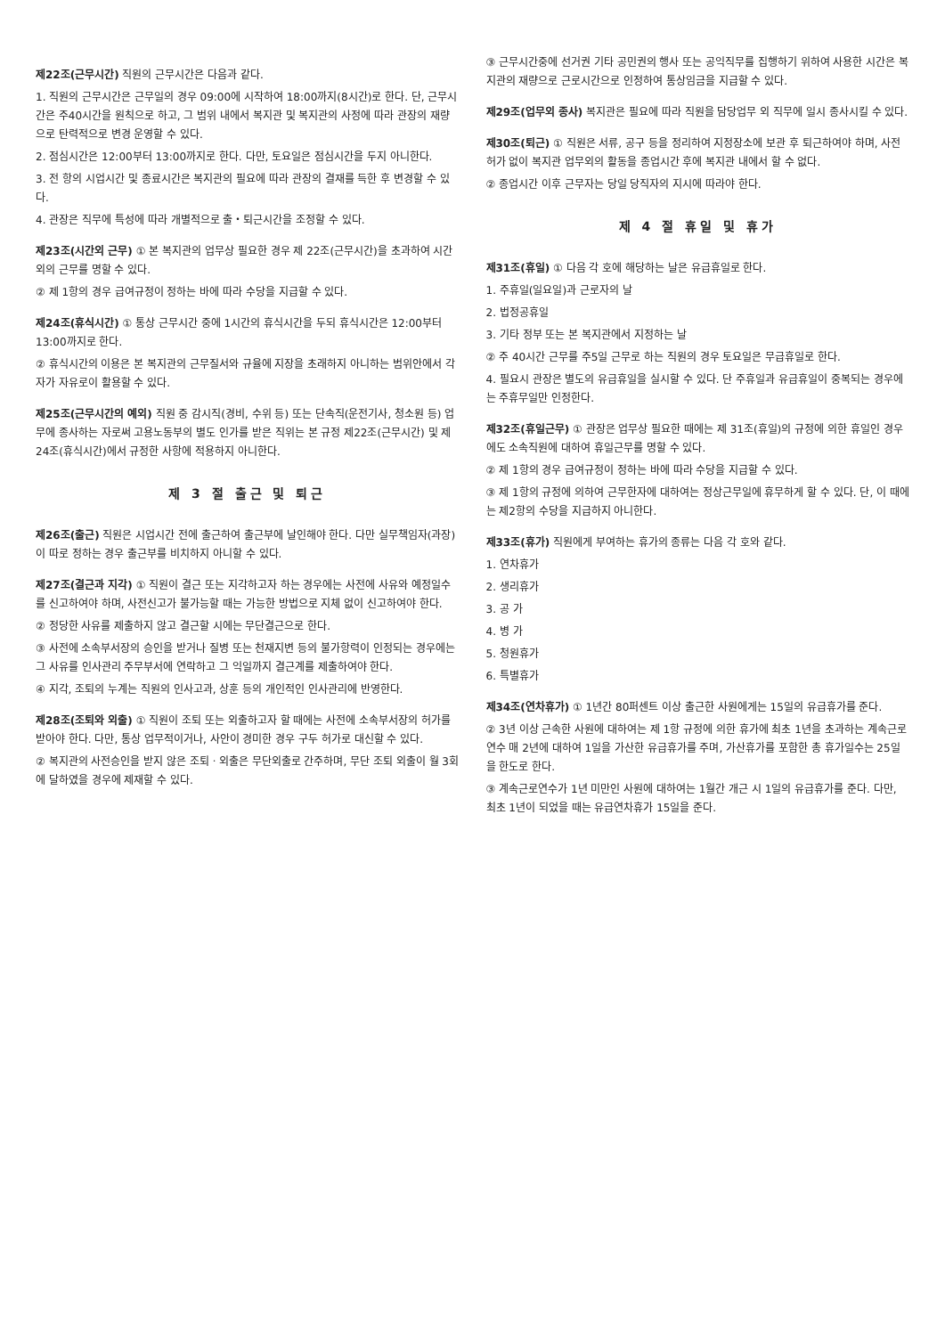제22조(근무시간) 직원의 근무시간은 다음과 같다.
1. 직원의 근무시간은 근무일의 경우 09:00에 시작하여 18:00까지(8시간)로 한다. 단, 근무시간은 주40시간을 원칙으로 하고, 그 범위 내에서 복지관 및 복지관의 사정에 따라 관장의 재량으로 탄력적으로 변경 운영할 수 있다.
2. 점심시간은 12:00부터 13:00까지로 한다. 다만, 토요일은 점심시간을 두지 아니한다.
3. 전 항의 시업시간 및 종료시간은 복지관의 필요에 따라 관장의 결재를 득한 후 변경할 수 있다.
4. 관장은 직무에 특성에 따라 개별적으로 출・퇴근시간을 조정할 수 있다.
제23조(시간외 근무) ① 본 복지관의 업무상 필요한 경우 제 22조(근무시간)을 초과하여 시간외의 근무를 명할 수 있다.
② 제 1항의 경우 급여규정이 정하는 바에 따라 수당을 지급할 수 있다.
제24조(휴식시간) ① 통상 근무시간 중에 1시간의 휴식시간을 두되 휴식시간은 12:00부터 13:00까지로 한다.
② 휴식시간의 이용은 본 복지관의 근무질서와 규율에 지장을 초래하지 아니하는 범위안에서 각자가 자유로이 활용할 수 있다.
제25조(근무시간의 예외) 직원 중 감시직(경비, 수위 등) 또는 단속직(운전기사, 청소원 등) 업무에 종사하는 자로써 고용노동부의 별도 인가를 받은 직위는 본 규정 제22조(근무시간) 및 제24조(휴식시간)에서 규정한 사항에 적용하지 아니한다.
제 3 절 출근 및 퇴근
제26조(출근) 직원은 시업시간 전에 출근하여 출근부에 날인해야 한다. 다만 실무책임자(과장)이 따로 정하는 경우 출근부를 비치하지 아니할 수 있다.
제27조(결근과 지각) ① 직원이 결근 또는 지각하고자 하는 경우에는 사전에 사유와 예정일수를 신고하여야 하며, 사전신고가 불가능할 때는 가능한 방법으로 지체 없이 신고하여야 한다.
② 정당한 사유를 제출하지 않고 결근할 시에는 무단결근으로 한다.
③ 사전에 소속부서장의 승인을 받거나 질병 또는 천재지변 등의 불가항력이 인정되는 경우에는 그 사유를 인사관리 주무부서에 연락하고 그 익일까지 결근계를 제출하여야 한다.
④ 지각, 조퇴의 누계는 직원의 인사고과, 상훈 등의 개인적인 인사관리에 반영한다.
제28조(조퇴와 외출) ① 직원이 조퇴 또는 외출하고자 할 때에는 사전에 소속부서장의 허가를 받아야 한다. 다만, 통상 업무적이거나, 사안이 경미한 경우 구두 허가로 대신할 수 있다.
② 복지관의 사전승인을 받지 않은 조퇴ㆍ외출은 무단외출로 간주하며, 무단 조퇴 외출이 월 3회에 달하였을 경우에 제재할 수 있다.
③ 근무시간중에 선거권 기타 공민권의 행사 또는 공익직무를 집행하기 위하여 사용한 시간은 복지관의 재량으로 근로시간으로 인정하여 통상임금을 지급할 수 있다.
제29조(업무외 종사) 복지관은 필요에 따라 직원을 담당업무 외 직무에 일시 종사시킬 수 있다.
제30조(퇴근) ① 직원은 서류, 공구 등을 정리하여 지정장소에 보관 후 퇴근하여야 하며, 사전허가 없이 복지관 업무외의 활동을 종업시간 후에 복지관 내에서 할 수 없다.
② 종업시간 이후 근무자는 당일 당직자의 지시에 따라야 한다.
제 4 절 휴일 및 휴가
제31조(휴일) ① 다음 각 호에 해당하는 날은 유급휴일로 한다.
1. 주휴일(일요일)과 근로자의 날
2. 법정공휴일
3. 기타 정부 또는 본 복지관에서 지정하는 날
② 주 40시간 근무를 주5일 근무로 하는 직원의 경우 토요일은 무급휴일로 한다.
4. 필요시 관장은 별도의 유급휴일을 실시할 수 있다. 단 주휴일과 유급휴일이 중복되는 경우에는 주휴무일만 인정한다.
제32조(휴일근무) ① 관장은 업무상 필요한 때에는 제 31조(휴일)의 규정에 의한 휴일인 경우에도 소속직원에 대하여 휴일근무를 명할 수 있다.
② 제 1항의 경우 급여규정이 정하는 바에 따라 수당을 지급할 수 있다.
③ 제 1항의 규정에 의하여 근무한자에 대하여는 정상근무일에 휴무하게 할 수 있다. 단, 이 때에는 제2항의 수당을 지급하지 아니한다.
제33조(휴가) 직원에게 부여하는 휴가의 종류는 다음 각 호와 같다.
1. 연차휴가
2. 생리휴가
3. 공 가
4. 병 가
5. 청원휴가
6. 특별휴가
제34조(연차휴가) ① 1년간 80퍼센트 이상 출근한 사원에게는 15일의 유급휴가를 준다.
② 3년 이상 근속한 사원에 대하여는 제 1항 규정에 의한 휴가에 최초 1년을 초과하는 계속근로연수 매 2년에 대하여 1일을 가산한 유급휴가를 주며, 가산휴가를 포함한 총 휴가일수는 25일을 한도로 한다.
③ 계속근로연수가 1년 미만인 사원에 대하여는 1월간 개근 시 1일의 유급휴가를 준다. 다만, 최초 1년이 되었을 때는 유급연차휴가 15일을 준다.